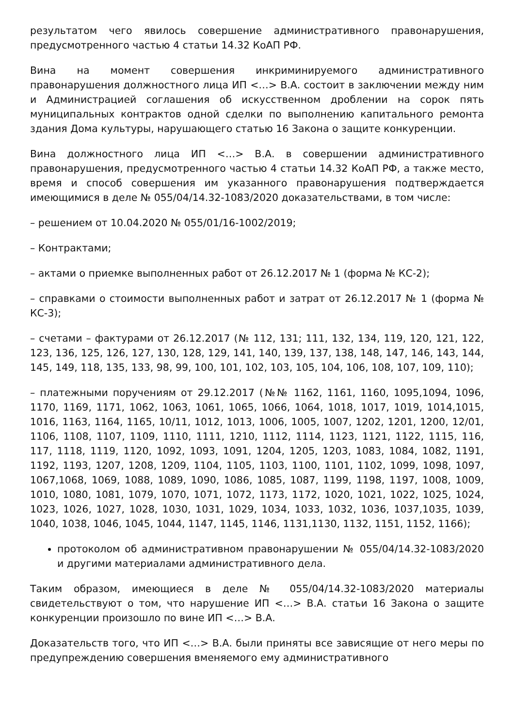результатом чего явилось совершение административного правонарушения, предусмотренного частью 4 статьи 14.32 КоАП РФ.
Вина на момент совершения инкриминируемого административного правонарушения должностного лица ИП <…> В.А. состоит в заключении между ним и Администрацией соглашения об искусственном дроблении на сорок пять муниципальных контрактов одной сделки по выполнению капитального ремонта здания Дома культуры, нарушающего статью 16 Закона о защите конкуренции.
Вина должностного лица ИП <…> В.А. в совершении административного правонарушения, предусмотренного частью 4 статьи 14.32 КоАП РФ, а также место, время и способ совершения им указанного правонарушения подтверждается имеющимися в деле № 055/04/14.32-1083/2020 доказательствами, в том числе:
– решением от 10.04.2020 № 055/01/16-1002/2019;
– Контрактами;
– актами о приемке выполненных работ от 26.12.2017 № 1 (форма № КС-2);
– справками о стоимости выполненных работ и затрат от 26.12.2017 № 1 (форма № КС-3);
– счетами – фактурами от 26.12.2017 (№ 112, 131; 111, 132, 134, 119, 120, 121, 122, 123, 136, 125, 126, 127, 130, 128, 129, 141, 140, 139, 137, 138, 148, 147, 146, 143, 144, 145, 149, 118, 135, 133, 98, 99, 100, 101, 102, 103, 105, 104, 106, 108, 107, 109, 110);
– платежными поручениям от 29.12.2017 (№№ 1162, 1161, 1160, 1095,1094, 1096, 1170, 1169, 1171, 1062, 1063, 1061, 1065, 1066, 1064, 1018, 1017, 1019, 1014,1015, 1016, 1163, 1164, 1165, 10/11, 1012, 1013, 1006, 1005, 1007, 1202, 1201, 1200, 12/01, 1106, 1108, 1107, 1109, 1110, 1111, 1210, 1112, 1114, 1123, 1121, 1122, 1115, 116, 117, 1118, 1119, 1120, 1092, 1093, 1091, 1204, 1205, 1203, 1083, 1084, 1082, 1191, 1192, 1193, 1207, 1208, 1209, 1104, 1105, 1103, 1100, 1101, 1102, 1099, 1098, 1097, 1067,1068, 1069, 1088, 1089, 1090, 1086, 1085, 1087, 1199, 1198, 1197, 1008, 1009, 1010, 1080, 1081, 1079, 1070, 1071, 1072, 1173, 1172, 1020, 1021, 1022, 1025, 1024, 1023, 1026, 1027, 1028, 1030, 1031, 1029, 1034, 1033, 1032, 1036, 1037,1035, 1039, 1040, 1038, 1046, 1045, 1044, 1147, 1145, 1146, 1131,1130, 1132, 1151, 1152, 1166);
протоколом об административном правонарушении № 055/04/14.32-1083/2020 и другими материалами административного дела.
Таким образом, имеющиеся в деле № 055/04/14.32-1083/2020 материалы свидетельствуют о том, что нарушение ИП <…> В.А. статьи 16 Закона о защите конкуренции произошло по вине ИП <…> В.А.
Доказательств того, что ИП <…> В.А. были приняты все зависящие от него меры по предупреждению совершения вменяемого ему административного